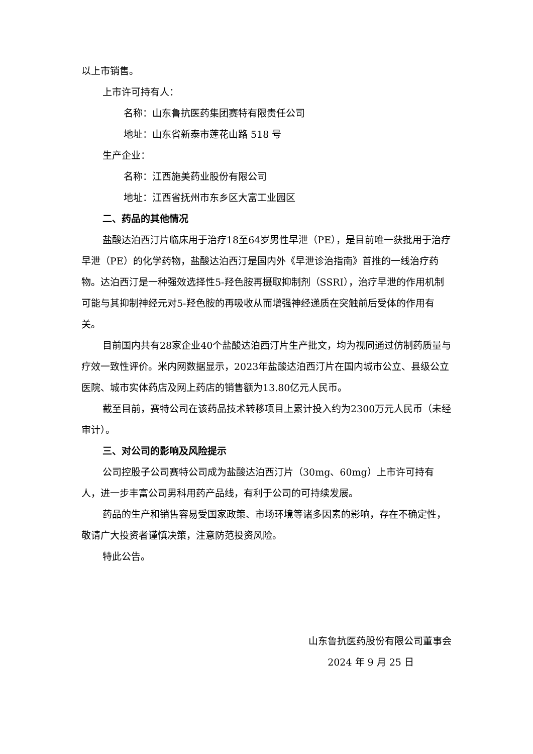以上市销售。
上市许可持有人：
名称：山东鲁抗医药集团赛特有限责任公司
地址：山东省新泰市莲花山路 518 号
生产企业：
名称：江西施美药业股份有限公司
地址：江西省抚州市东乡区大富工业园区
二、药品的其他情况
盐酸达泊西汀片临床用于治疗18至64岁男性早泄（PE），是目前唯一获批用于治疗早泄（PE）的化学药物，盐酸达泊西汀是国内外《早泄诊治指南》首推的一线治疗药物。达泊西汀是一种强效选择性5-羟色胺再摄取抑制剂（SSRI），治疗早泄的作用机制可能与其抑制神经元对5-羟色胺的再吸收从而增强神经递质在突触前后受体的作用有关。
目前国内共有28家企业40个盐酸达泊西汀片生产批文，均为视同通过仿制药质量与疗效一致性评价。米内网数据显示，2023年盐酸达泊西汀片在国内城市公立、县级公立医院、城市实体药店及网上药店的销售额为13.80亿元人民币。
截至目前，赛特公司在该药品技术转移项目上累计投入约为2300万元人民币（未经审计）。
三、对公司的影响及风险提示
公司控股子公司赛特公司成为盐酸达泊西汀片（30mg、60mg）上市许可持有人，进一步丰富公司男科用药产品线，有利于公司的可持续发展。
药品的生产和销售容易受国家政策、市场环境等诸多因素的影响，存在不确定性，敬请广大投资者谨慎决策，注意防范投资风险。
特此公告。
山东鲁抗医药股份有限公司董事会
2024 年 9 月 25 日